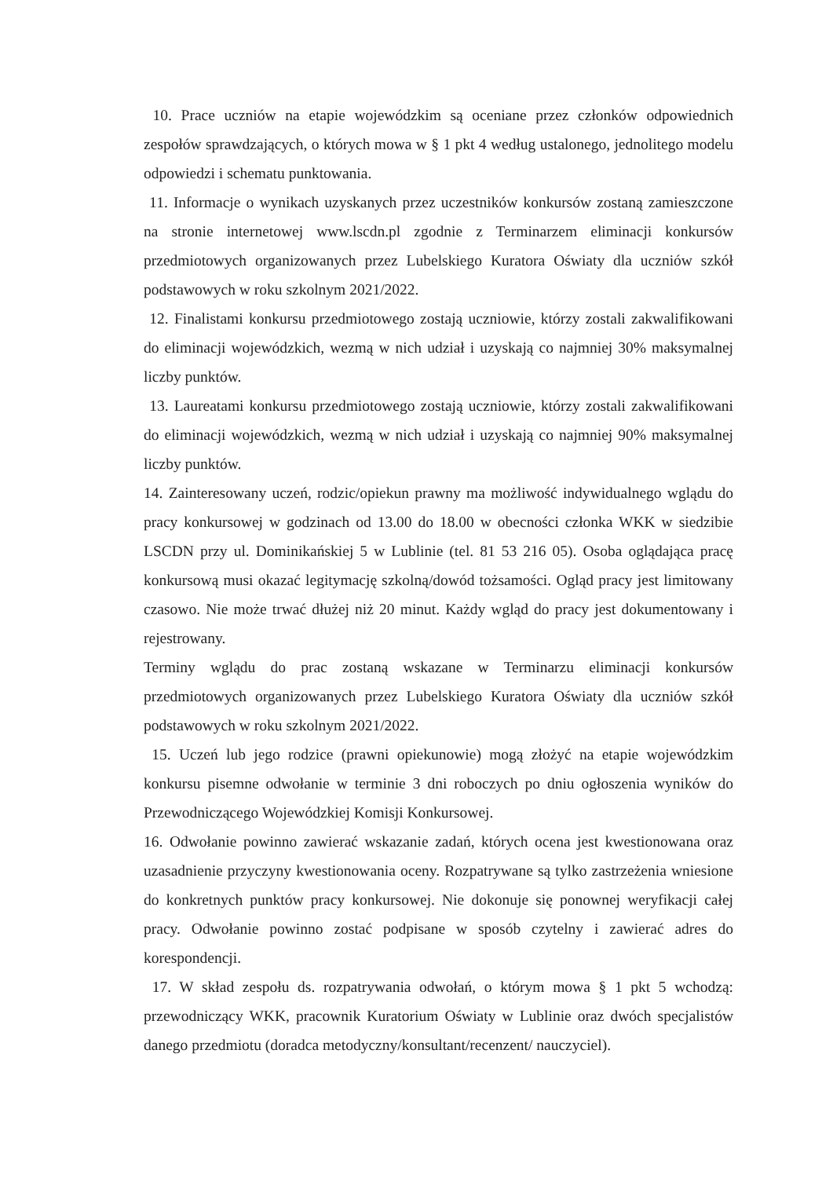10. Prace uczniów na etapie wojewódzkim są oceniane przez członków odpowiednich zespołów sprawdzających, o których mowa w § 1 pkt 4 według ustalonego, jednolitego modelu odpowiedzi i schematu punktowania.
11. Informacje o wynikach uzyskanych przez uczestników konkursów zostaną zamieszczone na stronie internetowej www.lscdn.pl zgodnie z Terminarzem eliminacji konkursów przedmiotowych organizowanych przez Lubelskiego Kuratora Oświaty dla uczniów szkół podstawowych w roku szkolnym 2021/2022.
12. Finalistami konkursu przedmiotowego zostają uczniowie, którzy zostali zakwalifikowani do eliminacji wojewódzkich, wezmą w nich udział i uzyskają co najmniej 30% maksymalnej liczby punktów.
13. Laureatami konkursu przedmiotowego zostają uczniowie, którzy zostali zakwalifikowani do eliminacji wojewódzkich, wezmą w nich udział i uzyskają co najmniej 90% maksymalnej liczby punktów.
14. Zainteresowany uczeń, rodzic/opiekun prawny ma możliwość indywidualnego wglądu do pracy konkursowej w godzinach od 13.00 do 18.00 w obecności członka WKK w siedzibie LSCDN przy ul. Dominikańskiej 5 w Lublinie (tel. 81 53 216 05). Osoba oglądająca pracę konkursową musi okazać legitymację szkolną/dowód tożsamości. Ogląd pracy jest limitowany czasowo. Nie może trwać dłużej niż 20 minut. Każdy wgląd do pracy jest dokumentowany i rejestrowany.
Terminy wglądu do prac zostaną wskazane w Terminarzu eliminacji konkursów przedmiotowych organizowanych przez Lubelskiego Kuratora Oświaty dla uczniów szkół podstawowych w roku szkolnym 2021/2022.
15. Uczeń lub jego rodzice (prawni opiekunowie) mogą złożyć na etapie wojewódzkim konkursu pisemne odwołanie w terminie 3 dni roboczych po dniu ogłoszenia wyników do Przewodniczącego Wojewódzkiej Komisji Konkursowej.
16. Odwołanie powinno zawierać wskazanie zadań, których ocena jest kwestionowana oraz uzasadnienie przyczyny kwestionowania oceny. Rozpatrywane są tylko zastrzeżenia wniesione do konkretnych punktów pracy konkursowej. Nie dokonuje się ponownej weryfikacji całej pracy. Odwołanie powinno zostać podpisane w sposób czytelny i zawierać adres do korespondencji.
17. W skład zespołu ds. rozpatrywania odwołań, o którym mowa § 1 pkt 5 wchodzą: przewodniczący WKK, pracownik Kuratorium Oświaty w Lublinie oraz dwóch specjalistów danego przedmiotu (doradca metodyczny/konsultant/recenzent/ nauczyciel).